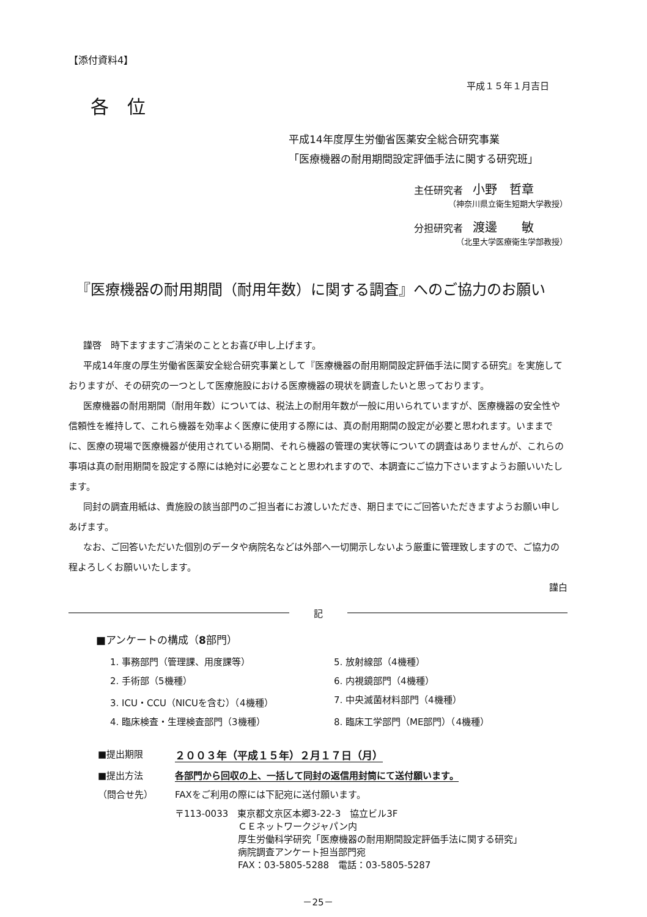【添付資料4】
平成１５年１月吉日
各　位
平成14年度厚生労働省医薬安全総合研究事業
「医療機器の耐用期間設定評価手法に関する研究班」
主任研究者　小野　哲章
（神奈川県立衛生短期大学教授）
分担研究者　渡邊　　敏
（北里大学医療衛生学部教授）
『医療機器の耐用期間（耐用年数）に関する調査』へのご協力のお願い
謹啓　時下ますますご清栄のこととお喜び申し上げます。
平成14年度の厚生労働省医薬安全総合研究事業として『医療機器の耐用期間設定評価手法に関する研究』を実施しておりますが、その研究の一つとして医療施設における医療機器の現状を調査したいと思っております。
医療機器の耐用期間（耐用年数）については、税法上の耐用年数が一般に用いられていますが、医療機器の安全性や信頼性を維持して、これら機器を効率よく医療に使用する際には、真の耐用期間の設定が必要と思われます。いままでに、医療の現場で医療機器が使用されている期間、それら機器の管理の実状等についての調査はありませんが、これらの事項は真の耐用期間を設定する際には絶対に必要なことと思われますので、本調査にご協力下さいますようお願いいたします。
同封の調査用紙は、貴施設の該当部門のご担当者にお渡しいただき、期日までにご回答いただきますようお願い申しあげます。
なお、ご回答いただいた個別のデータや病院名などは外部へ一切開示しないよう厳重に管理致しますので、ご協力の程よろしくお願いいたします。
謹白
記
■アンケートの構成（8部門）
| 1. 事務部門（管理課、用度課等） | 5. 放射線部（4機種） |
| 2. 手術部（5機種） | 6. 内視鏡部門（4機種） |
| 3. ICU・CCU（NICUを含む）（4機種） | 7. 中央滅菌材料部門（4機種） |
| 4. 臨床検査・生理検査部門（3機種） | 8. 臨床工学部門（ME部門）（4機種） |
| ■提出期限 | ２００３年（平成１５年）２月１７日（月） |
| ■提出方法 | 各部門から回収の上、一括して同封の返信用封筒にて送付願います。 |
| （問合せ先） | FAXをご利用の際には下記宛に送付願います。 |
| | 〒113-0033 東京都文京区本郷3-22-3 協立ビル3F ＣＥネットワークジャパン内 厚生労働科学研究「医療機器の耐用期間設定評価手法に関する研究」 病院調査アンケート担当部門宛 FAX：03-5805-5288 電話：03-5805-5287 |
－25－